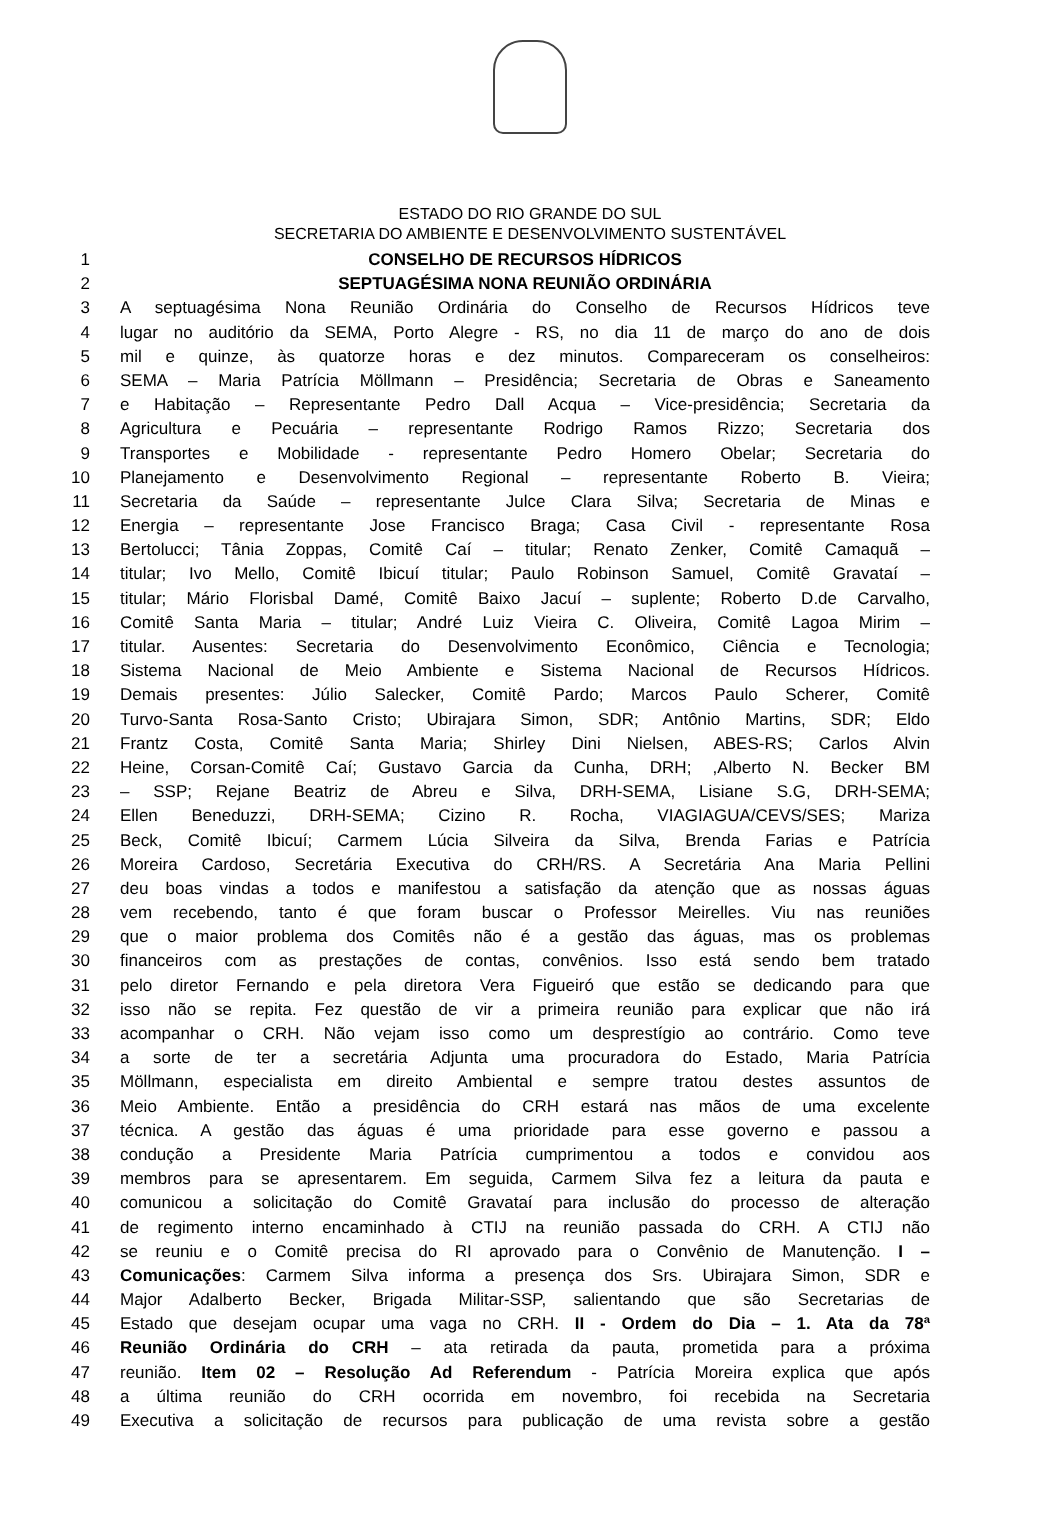ESTADO DO RIO GRANDE DO SUL
SECRETARIA DO AMBIENTE E DESENVOLVIMENTO SUSTENTÁVEL
1 CONSELHO DE RECURSOS HÍDRICOS
2 SEPTUAGÉSIMA NONA REUNIÃO ORDINÁRIA
3 A septuagésima Nona Reunião Ordinária do Conselho de Recursos Hídricos teve
4 lugar no auditório da SEMA, Porto Alegre - RS, no dia 11 de março do ano de dois
5 mil e quinze, às quatorze horas e dez minutos. Compareceram os conselheiros:
6 SEMA – Maria Patrícia Möllmann – Presidência; Secretaria de Obras e Saneamento
7 e Habitação – Representante Pedro Dall Acqua – Vice-presidência; Secretaria da
8 Agricultura e Pecuária – representante Rodrigo Ramos Rizzo; Secretaria dos
9 Transportes e Mobilidade - representante Pedro Homero Obelar; Secretaria do
10 Planejamento e Desenvolvimento Regional – representante Roberto B. Vieira;
11 Secretaria da Saúde – representante Julce Clara Silva; Secretaria de Minas e
12 Energia – representante Jose Francisco Braga; Casa Civil - representante Rosa
13 Bertolucci; Tânia Zoppas, Comitê Caí – titular; Renato Zenker, Comitê Camaquã –
14 titular; Ivo Mello, Comitê Ibicuí titular; Paulo Robinson Samuel, Comitê Gravataí –
15 titular; Mário Florisbal Damé, Comitê Baixo Jacuí – suplente; Roberto D.de Carvalho,
16 Comitê Santa Maria – titular; André Luiz Vieira C. Oliveira, Comitê Lagoa Mirim –
17 titular. Ausentes: Secretaria do Desenvolvimento Econômico, Ciência e Tecnologia;
18 Sistema Nacional de Meio Ambiente e Sistema Nacional de Recursos Hídricos.
19 Demais presentes: Júlio Salecker, Comitê Pardo; Marcos Paulo Scherer, Comitê
20 Turvo-Santa Rosa-Santo Cristo; Ubirajara Simon, SDR; Antônio Martins, SDR; Eldo
21 Frantz Costa, Comitê Santa Maria; Shirley Dini Nielsen, ABES-RS; Carlos Alvin
22 Heine, Corsan-Comitê Caí; Gustavo Garcia da Cunha, DRH; ,Alberto N. Becker BM
23 – SSP; Rejane Beatriz de Abreu e Silva, DRH-SEMA, Lisiane S.G, DRH-SEMA;
24 Ellen Beneduzzi, DRH-SEMA; Cizino R. Rocha, VIAGIAGUA/CEVS/SES; Mariza
25 Beck, Comitê Ibicuí; Carmem Lúcia Silveira da Silva, Brenda Farias e Patrícia
26 Moreira Cardoso, Secretária Executiva do CRH/RS. A Secretária Ana Maria Pellini
27 deu boas vindas a todos e manifestou a satisfação da atenção que as nossas águas
28 vem recebendo, tanto é que foram buscar o Professor Meirelles. Viu nas reuniões
29 que o maior problema dos Comitês não é a gestão das águas, mas os problemas
30 financeiros com as prestações de contas, convênios. Isso está sendo bem tratado
31 pelo diretor Fernando e pela diretora Vera Figueiró que estão se dedicando para que
32 isso não se repita. Fez questão de vir a primeira reunião para explicar que não irá
33 acompanhar o CRH. Não vejam isso como um desprestígio ao contrário. Como teve
34 a sorte de ter a secretária Adjunta uma procuradora do Estado, Maria Patrícia
35 Möllmann, especialista em direito Ambiental e sempre tratou destes assuntos de
36 Meio Ambiente. Então a presidência do CRH estará nas mãos de uma excelente
37 técnica. A gestão das águas é uma prioridade para esse governo e passou a
38 condução a Presidente Maria Patrícia cumprimentou a todos e convidou aos
39 membros para se apresentarem. Em seguida, Carmem Silva fez a leitura da pauta e
40 comunicou a solicitação do Comitê Gravataí para inclusão do processo de alteração
41 de regimento interno encaminhado à CTIJ na reunião passada do CRH. A CTIJ não
42 se reuniu e o Comitê precisa do RI aprovado para o Convênio de Manutenção. I –
43 Comunicações: Carmem Silva informa a presença dos Srs. Ubirajara Simon, SDR e
44 Major Adalberto Becker, Brigada Militar-SSP, salientando que são Secretarias de
45 Estado que desejam ocupar uma vaga no CRH. II - Ordem do Dia – 1. Ata da 78ª
46 Reunião Ordinária do CRH – ata retirada da pauta, prometida para a próxima
47 reunião. Item 02 – Resolução Ad Referendum - Patrícia Moreira explica que após
48 a última reunião do CRH ocorrida em novembro, foi recebida na Secretaria
49 Executiva a solicitação de recursos para publicação de uma revista sobre a gestão